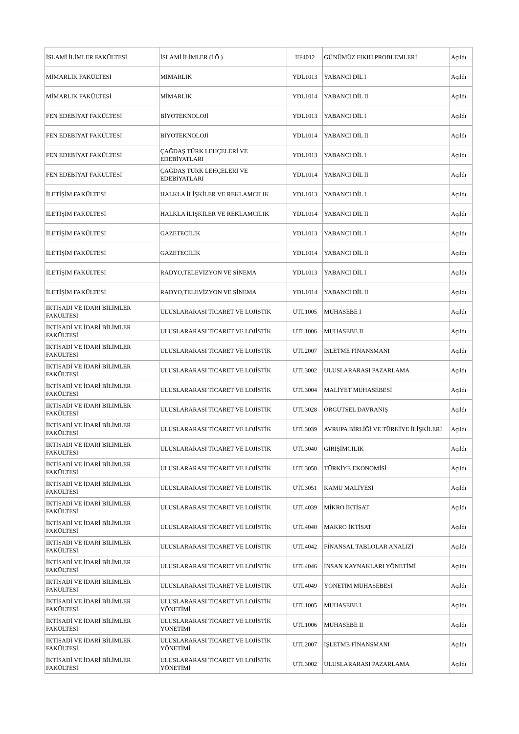| İSLAMİ İLİMLER FAKÜLTESİ | İSLAMİ İLİMLER (İ.Ö.) | IIF4012 | GÜNÜMÜZ FIKIH PROBLEMLERİ | Açıldı |
| MİMARLIK FAKÜLTESİ | MİMARLIK | YDL1013 | YABANCI DİL I | Açıldı |
| MİMARLIK FAKÜLTESİ | MİMARLIK | YDL1014 | YABANCI DİL II | Açıldı |
| FEN EDEBİYAT FAKÜLTESİ | BİYOTEKNOLOJİ | YDL1013 | YABANCI DİL I | Açıldı |
| FEN EDEBİYAT FAKÜLTESİ | BİYOTEKNOLOJİ | YDL1014 | YABANCI DİL II | Açıldı |
| FEN EDEBİYAT FAKÜLTESİ | ÇAĞDAŞ TÜRK LEHÇELERİ VE EDEBİYATLARI | YDL1013 | YABANCI DİL I | Açıldı |
| FEN EDEBİYAT FAKÜLTESİ | ÇAĞDAŞ TÜRK LEHÇELERİ VE EDEBİYATLARI | YDL1014 | YABANCI DİL II | Açıldı |
| İLETİŞİM FAKÜLTESİ | HALKLA İLİŞKİLER VE REKLAMCILIK | YDL1013 | YABANCI DİL I | Açıldı |
| İLETİŞİM FAKÜLTESİ | HALKLA İLİŞKİLER VE REKLAMCILIK | YDL1014 | YABANCI DİL II | Açıldı |
| İLETİŞİM FAKÜLTESİ | GAZETECİLİK | YDL1013 | YABANCI DİL I | Açıldı |
| İLETİŞİM FAKÜLTESİ | GAZETECİLİK | YDL1014 | YABANCI DİL II | Açıldı |
| İLETİŞİM FAKÜLTESİ | RADYO,TELEVİZYON VE SİNEMA | YDL1013 | YABANCI DİL I | Açıldı |
| İLETİŞİM FAKÜLTESİ | RADYO,TELEVİZYON VE SİNEMA | YDL1014 | YABANCI DİL II | Açıldı |
| İKTİSADİ VE İDARİ BİLİMLER FAKÜLTESİ | ULUSLARARASI TİCARET VE LOJİSTİK | UTL1005 | MUHASEBE I | Açıldı |
| İKTİSADİ VE İDARİ BİLİMLER FAKÜLTESİ | ULUSLARARASI TİCARET VE LOJİSTİK | UTL1006 | MUHASEBE II | Açıldı |
| İKTİSADİ VE İDARİ BİLİMLER FAKÜLTESİ | ULUSLARARASI TİCARET VE LOJİSTİK | UTL2007 | İŞLETME FİNANSMANI | Açıldı |
| İKTİSADİ VE İDARİ BİLİMLER FAKÜLTESİ | ULUSLARARASI TİCARET VE LOJİSTİK | UTL3002 | ULUSLARARASI PAZARLAMA | Açıldı |
| İKTİSADİ VE İDARİ BİLİMLER FAKÜLTESİ | ULUSLARARASI TİCARET VE LOJİSTİK | UTL3004 | MALİYET MUHASEBESİ | Açıldı |
| İKTİSADİ VE İDARİ BİLİMLER FAKÜLTESİ | ULUSLARARASI TİCARET VE LOJİSTİK | UTL3028 | ÖRGÜTSEL DAVRANIŞ | Açıldı |
| İKTİSADİ VE İDARİ BİLİMLER FAKÜLTESİ | ULUSLARARASI TİCARET VE LOJİSTİK | UTL3039 | AVRUPA BİRLİĞİ VE TÜRKİYE İLİŞKİLERİ | Açıldı |
| İKTİSADİ VE İDARİ BİLİMLER FAKÜLTESİ | ULUSLARARASI TİCARET VE LOJİSTİK | UTL3040 | GİRİŞİMCİLİK | Açıldı |
| İKTİSADİ VE İDARİ BİLİMLER FAKÜLTESİ | ULUSLARARASI TİCARET VE LOJİSTİK | UTL3050 | TÜRKİYE EKONOMİSİ | Açıldı |
| İKTİSADİ VE İDARİ BİLİMLER FAKÜLTESİ | ULUSLARARASI TİCARET VE LOJİSTİK | UTL3051 | KAMU MALİYESİ | Açıldı |
| İKTİSADİ VE İDARİ BİLİMLER FAKÜLTESİ | ULUSLARARASI TİCARET VE LOJİSTİK | UTL4039 | MİKRO İKTİSAT | Açıldı |
| İKTİSADİ VE İDARİ BİLİMLER FAKÜLTESİ | ULUSLARARASI TİCARET VE LOJİSTİK | UTL4040 | MAKRO İKTİSAT | Açıldı |
| İKTİSADİ VE İDARİ BİLİMLER FAKÜLTESİ | ULUSLARARASI TİCARET VE LOJİSTİK | UTL4042 | FİNANSAL TABLOLAR ANALİZİ | Açıldı |
| İKTİSADİ VE İDARİ BİLİMLER FAKÜLTESİ | ULUSLARARASI TİCARET VE LOJİSTİK | UTL4046 | İNSAN KAYNAKLARI YÖNETİMİ | Açıldı |
| İKTİSADİ VE İDARİ BİLİMLER FAKÜLTESİ | ULUSLARARASI TİCARET VE LOJİSTİK | UTL4049 | YÖNETİM MUHASEBESİ | Açıldı |
| İKTİSADİ VE İDARİ BİLİMLER FAKÜLTESİ | ULUSLARARASI TİCARET VE LOJİSTİK YÖNETİMİ | UTL1005 | MUHASEBE I | Açıldı |
| İKTİSADİ VE İDARİ BİLİMLER FAKÜLTESİ | ULUSLARARASI TİCARET VE LOJİSTİK YÖNETİMİ | UTL1006 | MUHASEBE II | Açıldı |
| İKTİSADİ VE İDARİ BİLİMLER FAKÜLTESİ | ULUSLARARASI TİCARET VE LOJİSTİK YÖNETİMİ | UTL2007 | İŞLETME FİNANSMANI | Açıldı |
| İKTİSADİ VE İDARİ BİLİMLER FAKÜLTESİ | ULUSLARARASI TİCARET VE LOJİSTİK YÖNETİMİ | UTL3002 | ULUSLARARASI PAZARLAMA | Açıldı |